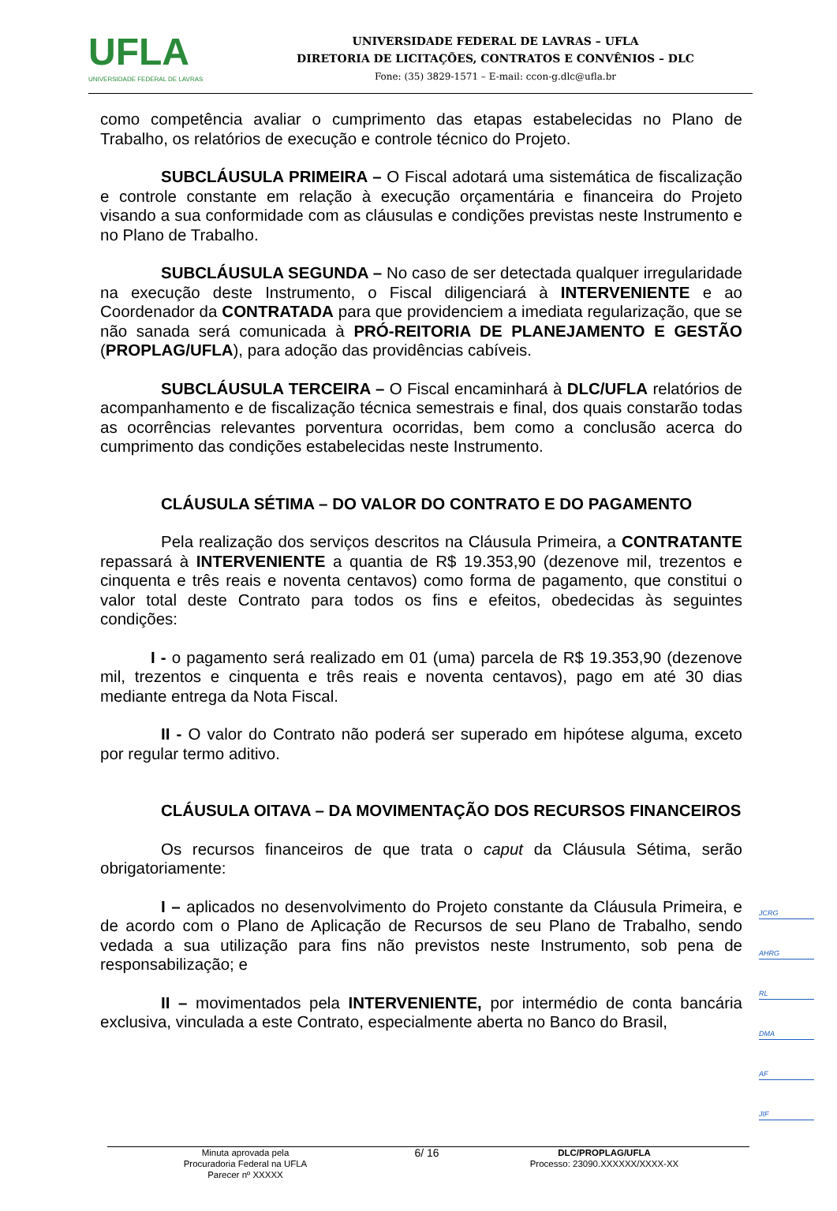UFLA
UNIVERSIDADE FEDERAL DE LAVRAS
UNIVERSIDADE FEDERAL DE LAVRAS – UFLA
DIRETORIA DE LICITAÇÕES, CONTRATOS E CONVÊNIOS – DLC
Fone: (35) 3829-1571 – E-mail: ccon-g.dlc@ufla.br
como competência avaliar o cumprimento das etapas estabelecidas no Plano de Trabalho, os relatórios de execução e controle técnico do Projeto.
SUBCLÁUSULA PRIMEIRA – O Fiscal adotará uma sistemática de fiscalização e controle constante em relação à execução orçamentária e financeira do Projeto visando a sua conformidade com as cláusulas e condições previstas neste Instrumento e no Plano de Trabalho.
SUBCLÁUSULA SEGUNDA – No caso de ser detectada qualquer irregularidade na execução deste Instrumento, o Fiscal diligenciará à INTERVENIENTE e ao Coordenador da CONTRATADA para que providenciem a imediata regularização, que se não sanada será comunicada à PRÓ-REITORIA DE PLANEJAMENTO E GESTÃO (PROPLAG/UFLA), para adoção das providências cabíveis.
SUBCLÁUSULA TERCEIRA – O Fiscal encaminhará à DLC/UFLA relatórios de acompanhamento e de fiscalização técnica semestrais e final, dos quais constarão todas as ocorrências relevantes porventura ocorridas, bem como a conclusão acerca do cumprimento das condições estabelecidas neste Instrumento.
CLÁUSULA SÉTIMA – DO VALOR DO CONTRATO E DO PAGAMENTO
Pela realização dos serviços descritos na Cláusula Primeira, a CONTRATANTE repassará à INTERVENIENTE a quantia de R$ 19.353,90 (dezenove mil, trezentos e cinquenta e três reais e noventa centavos) como forma de pagamento, que constitui o valor total deste Contrato para todos os fins e efeitos, obedecidas às seguintes condições:
I - o pagamento será realizado em 01 (uma) parcela de R$ 19.353,90 (dezenove mil, trezentos e cinquenta e três reais e noventa centavos), pago em até 30 dias mediante entrega da Nota Fiscal.
II - O valor do Contrato não poderá ser superado em hipótese alguma, exceto por regular termo aditivo.
CLÁUSULA OITAVA – DA MOVIMENTAÇÃO DOS RECURSOS FINANCEIROS
Os recursos financeiros de que trata o caput da Cláusula Sétima, serão obrigatoriamente:
I – aplicados no desenvolvimento do Projeto constante da Cláusula Primeira, e de acordo com o Plano de Aplicação de Recursos de seu Plano de Trabalho, sendo vedada a sua utilização para fins não previstos neste Instrumento, sob pena de responsabilização; e
II – movimentados pela INTERVENIENTE, por intermédio de conta bancária exclusiva, vinculada a este Contrato, especialmente aberta no Banco do Brasil,
JCRG
AHRG
RL
DMA
AF
JIF
Minuta aprovada pela
Procuradoria Federal na UFLA
Parecer nº XXXXX
6/ 16
DLC/PROPLAG/UFLA
Processo: 23090.XXXXXX/XXXX-XX